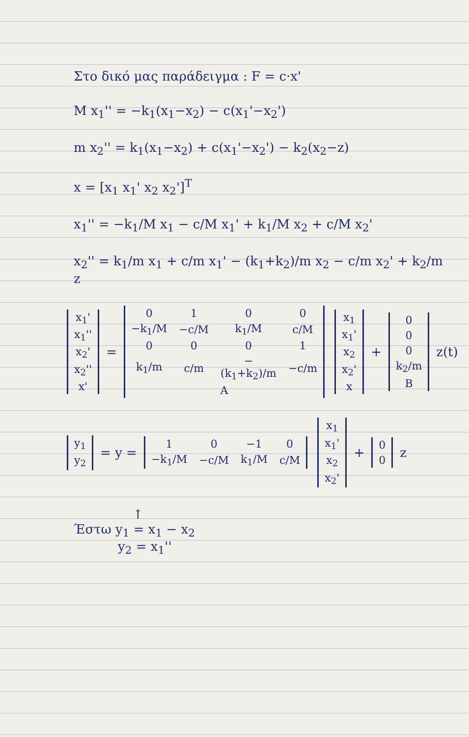Στο δικό μας παράδειγμα : F = c·x'
M x<sub>1</sub>'' = −k<sub>1</sub>(x<sub>1</sub>−x<sub>2</sub>) − c(x<sub>1</sub>'−x<sub>2</sub>')
m x<sub>2</sub>'' = k<sub>1</sub>(x<sub>1</sub>−x<sub>2</sub>) + c(x<sub>1</sub>'−x<sub>2</sub>') − k<sub>2</sub>(x<sub>2</sub>−z)
x = [x<sub>1</sub> x<sub>1</sub>' x<sub>2</sub> x<sub>2</sub>']<sup>T</sup>
x<sub>1</sub>'' = −k<sub>1</sub>/M x<sub>1</sub> − c/M x<sub>1</sub>' + k<sub>1</sub>/M x<sub>2</sub> + c/M x<sub>2</sub>'
x<sub>2</sub>'' = k<sub>1</sub>/m x<sub>1</sub> + c/m x<sub>1</sub>' − (k<sub>1</sub>+k<sub>2</sub>)/m x<sub>2</sub> − c/m x<sub>2</sub>' + k<sub>2</sub>/m z
| x<sub>1</sub>' |
| x<sub>1</sub>'' |
| x<sub>2</sub>' |
| x<sub>2</sub>'' |
| x' |
=
| 0 | 1 | 0 | 0 |
| −k<sub>1</sub>/M | −c/M | k<sub>1</sub>/M | c/M |
| 0 | 0 | 0 | 1 |
| k<sub>1</sub>/m | c/m | −(k<sub>1</sub>+k<sub>2</sub>)/m | −c/m |
| A | | | |
| x<sub>1</sub> |
| x<sub>1</sub>' |
| x<sub>2</sub> |
| x<sub>2</sub>' |
| x |
+
| 0 |
| 0 |
| 0 |
| k<sub>2</sub>/m |
| B |
z(t)
| y<sub>1</sub> |
| y<sub>2</sub> |
= y =
| 1 | 0 | −1 | 0 |
| −k<sub>1</sub>/M | −c/M | k<sub>1</sub>/M | c/M |
| x<sub>1</sub> |
| x<sub>1</sub>' |
| x<sub>2</sub> |
| x<sub>2</sub>' |
+
| 0 |
| 0 |
z
↑
Έστω y<sub>1</sub> = x<sub>1</sub> − x<sub>2</sub>
y<sub>2</sub> = x<sub>1</sub>''